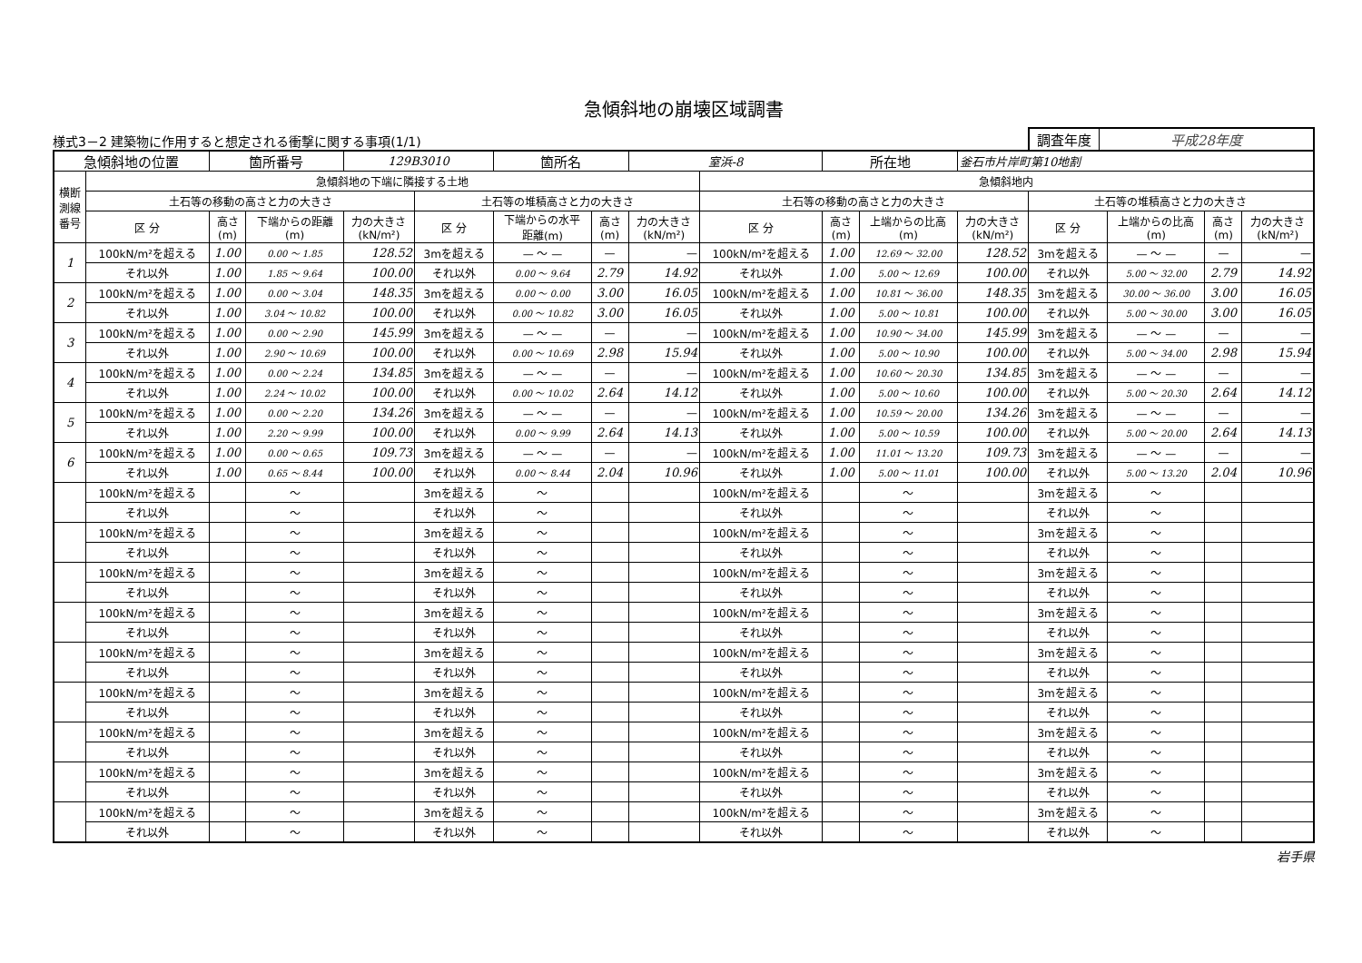急傾斜地の崩壊区域調書
様式3－2 建築物に作用すると想定される衝撃に関する事項(1/1)
調査年度 平成28年度
| 急傾斜地の位置 | | 箇所番号 | | 129B3010 | | 箇所名 | | 室浜-8 | | 所在地 | | 釜石市片岸町第10地割 | | | | |
| 横断 測線 番号 | 急傾斜地の下端に隣接する土地 | | | | | | | | 急傾斜地内 | | | | | | | |
| | 土石等の移動の高さと力の大きさ | | | | 土石等の堆積高さと力の大きさ | | | | 土石等の移動の高さと力の大きさ | | | | 土石等の堆積高さと力の大きさ | | | |
| | 区 分 | 高さ (m) | 下端からの距離 (m) | 力の大きさ (kN/m²) | 区 分 | 下端からの水平 距離(m) | 高さ (m) | 力の大きさ (kN/m²) | 区 分 | 高さ (m) | 上端からの比高 (m) | 力の大きさ (kN/m²) | 区 分 | 上端からの比高 (m) | 高さ (m) | 力の大きさ (kN/m²) |
| 1 | 100kN/m²を超える | 1.00 | 0.00 ～ 1.85 | 128.52 | 3mを超える | — ～ — | — | — | 100kN/m²を超える | 1.00 | 12.69 ～ 32.00 | 128.52 | 3mを超える | — ～ — | — | — |
| | それ以外 | 1.00 | 1.85 ～ 9.64 | 100.00 | それ以外 | 0.00 ～ 9.64 | 2.79 | 14.92 | それ以外 | 1.00 | 5.00 ～ 12.69 | 100.00 | それ以外 | 5.00 ～ 32.00 | 2.79 | 14.92 |
| 2 | 100kN/m²を超える | 1.00 | 0.00 ～ 3.04 | 148.35 | 3mを超える | 0.00 ～ 0.00 | 3.00 | 16.05 | 100kN/m²を超える | 1.00 | 10.81 ～ 36.00 | 148.35 | 3mを超える | 30.00 ～ 36.00 | 3.00 | 16.05 |
| | それ以外 | 1.00 | 3.04 ～ 10.82 | 100.00 | それ以外 | 0.00 ～ 10.82 | 3.00 | 16.05 | それ以外 | 1.00 | 5.00 ～ 10.81 | 100.00 | それ以外 | 5.00 ～ 30.00 | 3.00 | 16.05 |
| 3 | 100kN/m²を超える | 1.00 | 0.00 ～ 2.90 | 145.99 | 3mを超える | — ～ — | — | — | 100kN/m²を超える | 1.00 | 10.90 ～ 34.00 | 145.99 | 3mを超える | — ～ — | — | — |
| | それ以外 | 1.00 | 2.90 ～ 10.69 | 100.00 | それ以外 | 0.00 ～ 10.69 | 2.98 | 15.94 | それ以外 | 1.00 | 5.00 ～ 10.90 | 100.00 | それ以外 | 5.00 ～ 34.00 | 2.98 | 15.94 |
| 4 | 100kN/m²を超える | 1.00 | 0.00 ～ 2.24 | 134.85 | 3mを超える | — ～ — | — | — | 100kN/m²を超える | 1.00 | 10.60 ～ 20.30 | 134.85 | 3mを超える | — ～ — | — | — |
| | それ以外 | 1.00 | 2.24 ～ 10.02 | 100.00 | それ以外 | 0.00 ～ 10.02 | 2.64 | 14.12 | それ以外 | 1.00 | 5.00 ～ 10.60 | 100.00 | それ以外 | 5.00 ～ 20.30 | 2.64 | 14.12 |
| 5 | 100kN/m²を超える | 1.00 | 0.00 ～ 2.20 | 134.26 | 3mを超える | — ～ — | — | — | 100kN/m²を超える | 1.00 | 10.59 ～ 20.00 | 134.26 | 3mを超える | — ～ — | — | — |
| | それ以外 | 1.00 | 2.20 ～ 9.99 | 100.00 | それ以外 | 0.00 ～ 9.99 | 2.64 | 14.13 | それ以外 | 1.00 | 5.00 ～ 10.59 | 100.00 | それ以外 | 5.00 ～ 20.00 | 2.64 | 14.13 |
| 6 | 100kN/m²を超える | 1.00 | 0.00 ～ 0.65 | 109.73 | 3mを超える | — ～ — | — | — | 100kN/m²を超える | 1.00 | 11.01 ～ 13.20 | 109.73 | 3mを超える | — ～ — | — | — |
| | それ以外 | 1.00 | 0.65 ～ 8.44 | 100.00 | それ以外 | 0.00 ～ 8.44 | 2.04 | 10.96 | それ以外 | 1.00 | 5.00 ～ 11.01 | 100.00 | それ以外 | 5.00 ～ 13.20 | 2.04 | 10.96 |
| | 100kN/m²を超える | | ～ | | 3mを超える | ～ | | | 100kN/m²を超える | | ～ | | 3mを超える | ～ | | |
| | それ以外 | | ～ | | それ以外 | ～ | | | それ以外 | | ～ | | それ以外 | ～ | | |
| | 100kN/m²を超える | | ～ | | 3mを超える | ～ | | | 100kN/m²を超える | | ～ | | 3mを超える | ～ | | |
| | それ以外 | | ～ | | それ以外 | ～ | | | それ以外 | | ～ | | それ以外 | ～ | | |
| | 100kN/m²を超える | | ～ | | 3mを超える | ～ | | | 100kN/m²を超える | | ～ | | 3mを超える | ～ | | |
| | それ以外 | | ～ | | それ以外 | ～ | | | それ以外 | | ～ | | それ以外 | ～ | | |
| | 100kN/m²を超える | | ～ | | 3mを超える | ～ | | | 100kN/m²を超える | | ～ | | 3mを超える | ～ | | |
| | それ以外 | | ～ | | それ以外 | ～ | | | それ以外 | | ～ | | それ以外 | ～ | | |
| | 100kN/m²を超える | | ～ | | 3mを超える | ～ | | | 100kN/m²を超える | | ～ | | 3mを超える | ～ | | |
| | それ以外 | | ～ | | それ以外 | ～ | | | それ以外 | | ～ | | それ以外 | ～ | | |
| | 100kN/m²を超える | | ～ | | 3mを超える | ～ | | | 100kN/m²を超える | | ～ | | 3mを超える | ～ | | |
| | それ以外 | | ～ | | それ以外 | ～ | | | それ以外 | | ～ | | それ以外 | ～ | | |
| | 100kN/m²を超える | | ～ | | 3mを超える | ～ | | | 100kN/m²を超える | | ～ | | 3mを超える | ～ | | |
| | それ以外 | | ～ | | それ以外 | ～ | | | それ以外 | | ～ | | それ以外 | ～ | | |
| | 100kN/m²を超える | | ～ | | 3mを超える | ～ | | | 100kN/m²を超える | | ～ | | 3mを超える | ～ | | |
| | それ以外 | | ～ | | それ以外 | ～ | | | それ以外 | | ～ | | それ以外 | ～ | | |
| | 100kN/m²を超える | | ～ | | 3mを超える | ～ | | | 100kN/m²を超える | | ～ | | 3mを超える | ～ | | |
| | それ以外 | | ～ | | それ以外 | ～ | | | それ以外 | | ～ | | それ以外 | ～ | | |
岩手県